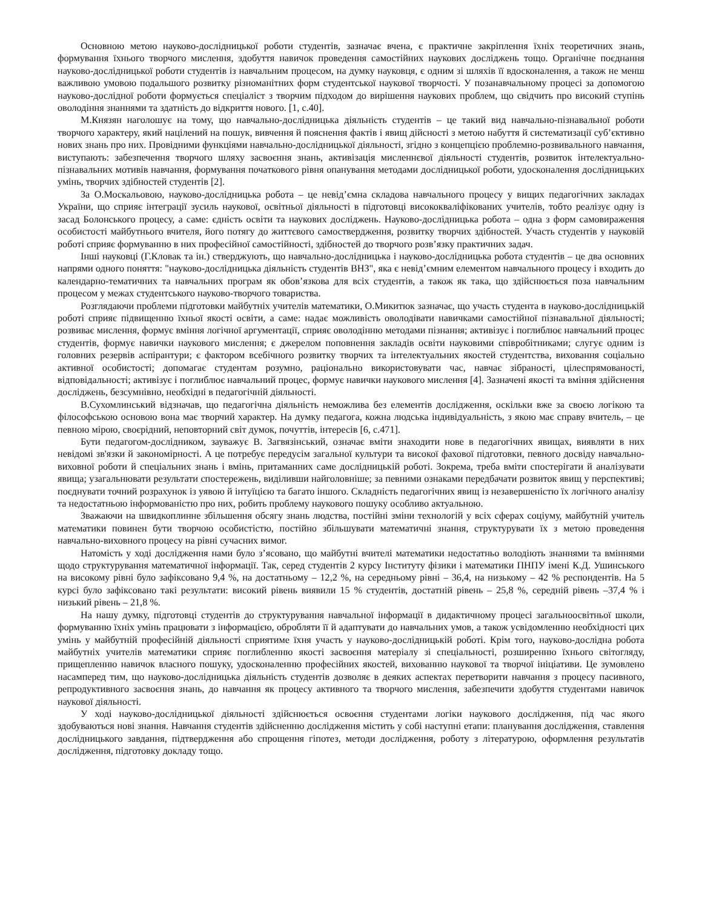Основною метою науково-дослідницької роботи студентів, зазначає вчена, є практичне закріплення їхніх теоретичних знань, формування їхнього творчого мислення, здобуття навичок проведення самостійних наукових досліджень тощо. Органічне поєднання науково-дослідницької роботи студентів із навчальним процесом, на думку науковця, є одним зі шляхів її вдосконалення, а також не менш важливою умовою подальшого розвитку різноманітних форм студентської наукової творчості. У позанавчальному процесі за допомогою науково-дослідної роботи формується спеціаліст з творчим підходом до вирішення наукових проблем, що свідчить про високий ступінь оволодіння знаннями та здатність до відкриття нового. [1, с.40].
М.Князян наголошує на тому, що навчально-дослідницька діяльність студентів – це такий вид навчально-пізнавальної роботи творчого характеру, який націлений на пошук, вивчення й пояснення фактів і явищ дійсності з метою набуття й систематизації суб’єктивно нових знань про них. Провідними функціями навчально-дослідницької діяльності, згідно з концепцією проблемно-розвивального навчання, виступають: забезпечення творчого шляху засвоєння знань, активізація мисленнєвої діяльності студентів, розвиток інтелектуально-пізнавальних мотивів навчання, формування початкового рівня опанування методами дослідницької роботи, удосконалення дослідницьких умінь, творчих здібностей студентів [2].
За О.Москальовою, науково-дослідницька робота – це невід’ємна складова навчального процесу у вищих педагогічних закладах України, що сприяє інтеграції зусиль наукової, освітньої діяльності в підготовці висококваліфікованих учителів, тобто реалізує одну із засад Болонського процесу, а саме: єдність освіти та наукових досліджень. Науково-дослідницька робота – одна з форм самовираження особистості майбутнього вчителя, його потягу до життєвого самоствердження, розвитку творчих здібностей. Участь студентів у науковій роботі сприяє формуванню в них професійної самостійності, здібностей до творчого розв’язку практичних задач.
Інші науковці (Г.Кловак та ін.) стверджують, що навчально-дослідницька і науково-дослідницька робота студентів – це два основних напрями одного поняття: "науково-дослідницька діяльність студентів ВНЗ", яка є невід’ємним елементом навчального процесу і входить до календарно-тематичних та навчальних програм як обов’язкова для всіх студентів, а також як така, що здійснюється поза навчальним процесом у межах студентського науково-творчого товариства.
Розглядаючи проблеми підготовки майбутніх учителів математики, О.Микитюк зазначає, що участь студента в науково-дослідницькій роботі сприяє підвищенню їхньої якості освіти, а саме: надає можливість оволодівати навичками самостійної пізнавальної діяльності; розвиває мислення, формує вміння логічної аргументації, сприяє оволодінню методами пізнання; активізує і поглиблює навчальний процес студентів, формує навички наукового мислення; є джерелом поповнення закладів освіти науковими співробітниками; слугує одним із головних резервів аспірантури; є фактором всебічного розвитку творчих та інтелектуальних якостей студентства, виховання соціально активної особистості; допомагає студентам розумно, раціонально використовувати час, навчає зібраності, цілеспрямованості, відповідальності; активізує і поглиблює навчальний процес, формує навички наукового мислення [4]. Зазначені якості та вміння здійснення досліджень, безсумнівно, необхідні в педагогічній діяльності.
В.Сухомлинський відзначав, що педагогічна діяльність неможлива без елементів дослідження, оскільки вже за своєю логікою та філософською основою вона має творчий характер. На думку педагога, кожна людська індивідуальність, з якою має справу вчитель, – це певною мірою, своєрідний, неповторний світ думок, почуттів, інтересів [6, с.471].
Бути педагогом-дослідником, зауважує В. Загвязінський, означає вміти знаходити нове в педагогічних явищах, виявляти в них невідомі зв'язки й закономірності. А це потребує передусім загальної культури та високої фахової підготовки, певного досвіду навчально-виховної роботи й спеціальних знань і вмінь, притаманних саме дослідницькій роботі. Зокрема, треба вміти спостерігати й аналізувати явища; узагальнювати результати спостережень, виділивши найголовніше; за певними ознаками передбачати розвиток явищ у перспективі; поєднувати точний розрахунок із уявою й інтуїцією та багато іншого. Складність педагогічних явищ із незавершеністю їх логічного аналізу та недостатньою інформованістю про них, робить проблему наукового пошуку особливо актуальною.
Зважаючи на швидкоплинне збільшення обсягу знань людства, постійні зміни технологій у всіх сферах соціуму, майбутній учитель математики повинен бути творчою особистістю, постійно збільшувати математичні знання, структурувати їх з метою проведення навчально-виховного процесу на рівні сучасних вимог.
Натомість у ході дослідження нами було з’ясовано, що майбутні вчителі математики недостатньо володіють знаннями та вміннями щодо структурування математичної інформації. Так, серед студентів 2 курсу Інституту фізики і математики ПНПУ імені К.Д. Ушинського на високому рівні було зафіксовано 9,4 %, на достатньому – 12,2 %, на середньому рівні – 36,4, на низькому – 42 % респондентів. На 5 курсі було зафіксовано такі результати: високий рівень виявили 15 % студентів, достатній рівень – 25,8 %, середній рівень –37,4 % і низький рівень – 21,8 %.
На нашу думку, підготовці студентів до структурування навчальної інформації в дидактичному процесі загальноосвітньої школи, формуванню їхніх умінь працювати з інформацією, обробляти її й адаптувати до навчальних умов, а також усвідомленню необхідності цих умінь у майбутній професійній діяльності сприятиме їхня участь у науково-дослідницькій роботі. Крім того, науково-дослідна робота майбутніх учителів математики сприяє поглибленню якості засвоєння матеріалу зі спеціальності, розширенню їхнього світогляду, прищепленню навичок власного пошуку, удосконаленню професійних якостей, вихованню наукової та творчої ініціативи. Це зумовлено насамперед тим, що науково-дослідницька діяльність студентів дозволяє в деяких аспектах перетворити навчання з процесу пасивного, репродуктивного засвоєння знань, до навчання як процесу активного та творчого мислення, забезпечити здобуття студентами навичок наукової діяльності.
У ході науково-дослідницької діяльності здійснюється освоєння студентами логіки наукового дослідження, під час якого здобуваються нові знання. Навчання студентів здійсненню дослідження містить у собі наступні етапи: планування дослідження, ставлення дослідницького завдання, підтвердження або спрощення гіпотез, методи дослідження, роботу з літературою, оформлення результатів дослідження, підготовку докладу тощо.